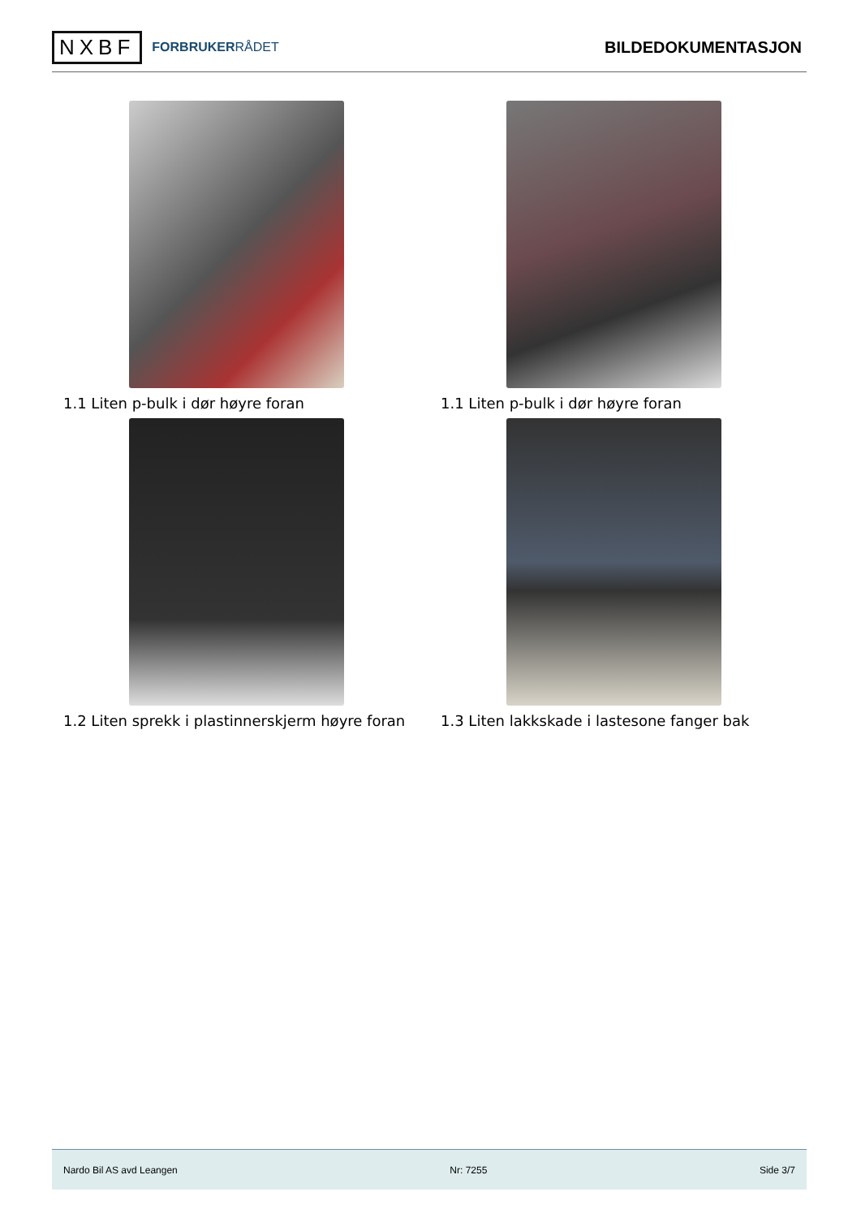NXBF
FORBRUKERRÅDET
BILDEDOKUMENTASJON
1.1 Liten p-bulk i dør høyre foran
1.1 Liten p-bulk i dør høyre foran
1.2 Liten sprekk i plastinnerskjerm høyre foran
1.3 Liten lakkskade i lastesone fanger bak
Nardo Bil AS avd Leangen Nr: 7255 Side 3/7